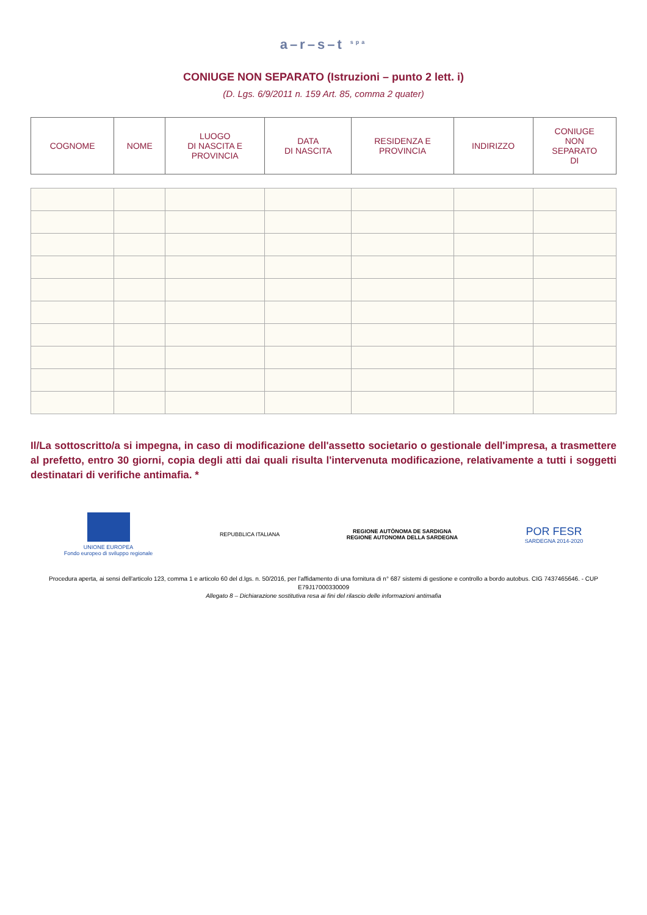a–r–s–t <sup>spa</sup>
CONIUGE NON SEPARATO (Istruzioni – punto 2 lett. i)
(D. Lgs. 6/9/2011 n. 159 Art. 85, comma 2 quater)
| COGNOME | NOME | LUOGO DI NASCITA E PROVINCIA | DATA DI NASCITA | RESIDENZA E PROVINCIA | INDIRIZZO | CONIUGE NON SEPARATO DI |
| --- | --- | --- | --- | --- | --- | --- |
Il/La sottoscritto/a si impegna, in caso di modificazione dell'assetto societario o gestionale dell'impresa, a trasmettere al prefetto, entro 30 giorni, copia degli atti dai quali risulta l'intervenuta modificazione, relativamente a tutti i soggetti destinatari di verifiche antimafia. *
UNIONE EUROPEA
Fondo europeo di sviluppo regionale
REPUBBLICA ITALIANA
REGIONE AUTÒNOMA DE SARDIGNA
REGIONE AUTONOMA DELLA SARDEGNA
POR FESR
SARDEGNA 2014-2020
Procedura aperta, ai sensi dell'articolo 123, comma 1 e articolo 60 del d.lgs. n. 50/2016, per l'affidamento di una fornitura di n° 687 sistemi di gestione e controllo a bordo autobus. CIG 7437465646. - CUP E79J17000330009
Allegato 8 – Dichiarazione sostitutiva resa ai fini del rilascio delle informazioni antimafia